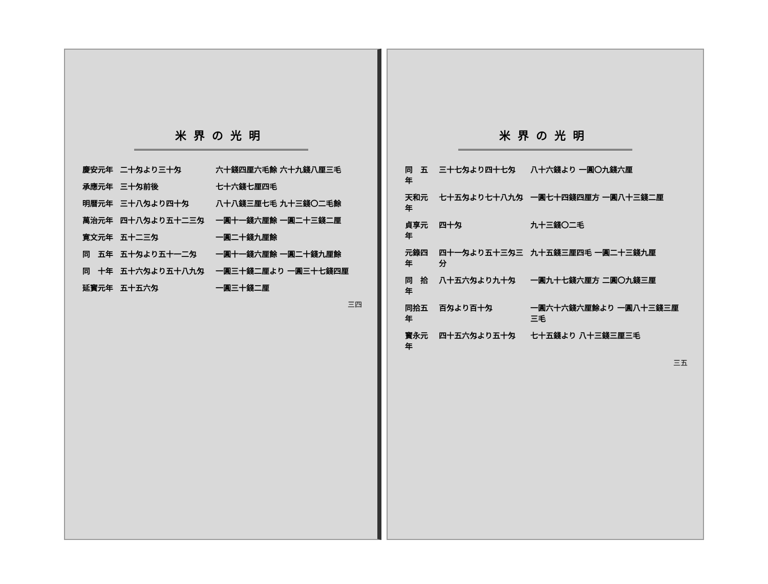米界の光明
| 慶安元年 | 二十匁より三十匁 | 六十錢四厘六毛餘 六十九錢八厘三毛 |
| 承應元年 | 三十匁前後 | 七十六錢七厘四毛 |
| 明暦元年 | 三十八匁より四十匁 | 八十八錢三厘七毛 九十三錢〇二毛餘 |
| 萬治元年 | 四十八匁より五十二三匁 | 一圓十一錢六厘餘 一圓二十三錢二厘 |
| 寛文元年 | 五十二三匁 | 一圓二十錢九厘餘 |
| 同 五年 | 五十匁より五十一二匁 | 一圓十一錢六厘餘 一圓二十錢九厘餘 |
| 同 十年 | 五十六匁より五十八九匁 | 一圓三十錢二厘より 一圓三十七錢四厘 |
| 延寳元年 | 五十五六匁 | 一圓三十錢二厘 |
三四
米界の光明
| 同 五年 | 三十七匁より四十七匁 | 八十六錢より 一圓〇九錢六厘 |
| 天和元年 | 七十五匁より七十八九匁 | 一圓七十四錢四厘方 一圓八十三錢二厘 |
| 貞享元年 | 四十匁 | 九十三錢〇二毛 |
| 元錄四年 | 四十一匁より五十三匁三分 | 九十五錢三厘四毛 一圓二十三錢九厘 |
| 同 拾年 | 八十五六匁より九十匁 | 一圓九十七錢六厘方 二圓〇九錢三厘 |
| 同拾五年 | 百匁より百十匁 | 一圓六十六錢六厘餘より 一圓八十三錢三厘三毛 |
| 寳永元年 | 四十五六匁より五十匁 | 七十五錢より 八十三錢三厘三毛 |
三五